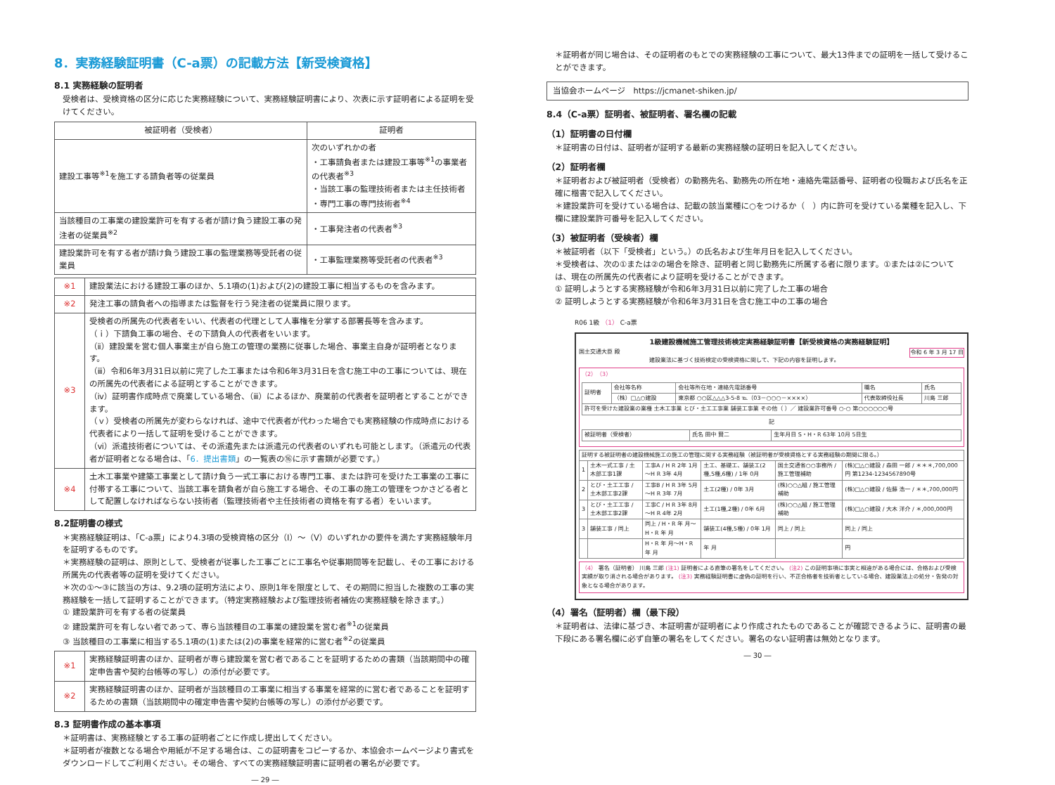8．実務経験証明書（C-a票）の記載方法【新受検資格】
8.1 実務経験の証明者
受検者は、受検資格の区分に応じた実務経験について、実務経験証明書により、次表に示す証明者による証明を受けてください。
| 被証明者（受検者） | 証明者 |
| --- | --- |
| 建設工事等<sup>※1</sup>を施工する請負者等の従業員 | 次のいずれかの者 ・工事請負者または建設工事等<sup>※1</sup>の事業者の代表者<sup>※3</sup> ・当該工事の監理技術者または主任技術者 ・専門工事の専門技術者<sup>※4</sup> |
| 当該種目の工事業の建設業許可を有する者が請け負う建設工事の発注者の従業員<sup>※2</sup> | ・工事発注者の代表者<sup>※3</sup> |
| 建設業許可を有する者が請け負う建設工事の監理業務等受託者の従業員 | ・工事監理業務等受託者の代表者<sup>※3</sup> |
| ※1 | 建設業法における建設工事のほか、5.1項の(1)および(2)の建設工事に相当するものを含みます。 |
| ※2 | 発注工事の請負者への指導または監督を行う発注者の従業員に限ります。 |
| ※3 | 受検者の所属先の代表者をいい、代表者の代理として人事権を分掌する部署長等を含みます。 （ｉ）下請負工事の場合、その下請負人の代表者をいいます。 （ⅱ）建設業を営む個人事業主が自ら施工の管理の業務に従事した場合、事業主自身が証明者となります。 （ⅲ）令和6年3月31日以前に完了した工事または令和6年3月31日を含む施工中の工事については、現在の所属先の代表者による証明とすることができます。 （ⅳ）証明書作成時点で廃業している場合、（ⅲ）によるほか、廃業前の代表者を証明者とすることができます。 （ｖ）受検者の所属先が変わらなければ、途中で代表者が代わった場合でも実務経験の作成時点における代表者により一括して証明を受けることができます。 （ⅵ）派遣技術者については、その派遣先または派遣元の代表者のいずれも可能とします。（派遣元の代表者が証明者となる場合は、「 6．提出書類 」の一覧表の⑯に示す書類が必要です。） |
| ※4 | 土木工事業や建築工事業として請け負う一式工事における専門工事、または許可を受けた工事業の工事に付帯する工事について、当該工事を請負者が自ら施工する場合、その工事の施工の管理をつかさどる者として配置しなければならない技術者（監理技術者や主任技術者の資格を有する者）をいいます。 |
8.2証明書の様式
＊実務経験証明は、「C-a票」により4.3項の受検資格の区分（Ⅰ）～（Ⅴ）のいずれかの要件を満たす実務経験年月を証明するものです。
＊実務経験の証明は、原則として、受検者が従事した工事ごとに工事名や従事期間等を記載し、その工事における所属先の代表者等の証明を受けてください。
＊次の①～③に該当の方は、9.2項の証明方法により、原則1年を限度として、その期間に担当した複数の工事の実務経験を一括して証明することができます。（特定実務経験および監理技術者補佐の実務経験を除きます。）
① 建設業許可を有する者の従業員
② 建設業許可を有しない者であって、専ら当該種目の工事業の建設業を営む者<sup>※1</sup>の従業員
③ 当該種目の工事業に相当する5.1項の(1)または(2)の事業を経常的に営む者<sup>※2</sup>の従業員
| ※1 | 実務経験証明書のほか、証明者が専ら建設業を営む者であることを証明するための書類（当該期間中の確定申告書や契約台帳等の写し）の添付が必要です。 |
| ※2 | 実務経験証明書のほか、証明者が当該種目の工事業に相当する事業を経常的に営む者であることを証明するための書類（当該期間中の確定申告書や契約台帳等の写し）の添付が必要です。 |
8.3 証明書作成の基本事項
＊証明書は、実務経験とする工事の証明者ごとに作成し提出してください。
＊証明者が複数となる場合や用紙が不足する場合は、この証明書をコピーするか、本協会ホームページより書式をダウンロードしてご利用ください。その場合、すべての実務経験証明書に証明者の署名が必要です。
― 29 ―
＊証明者が同じ場合は、その証明者のもとでの実務経験の工事について、最大13件までの証明を一括して受けることができます。
当協会ホームページ　https://jcmanet-shiken.jp/
8.4（C-a票）証明者、被証明者、署名欄の記載
（1）証明書の日付欄
＊証明書の日付は、証明者が証明する最新の実務経験の証明日を記入してください。
（2）証明者欄
＊証明者および被証明者（受検者）の勤務先名、勤務先の所在地・連絡先電話番号、証明者の役職および氏名を正確に楷書で記入してください。
＊建設業許可を受けている場合は、記載の該当業種に○をつけるか（　）内に許可を受けている業種を記入し、下欄に建設業許可番号を記入してください。
（3）被証明者（受検者）欄
＊被証明者（以下「受検者」という。）の氏名および生年月日を記入してください。
＊受検者は、次の①または②の場合を除き、証明者と同じ勤務先に所属する者に限ります。①または②については、現在の所属先の代表者により証明を受けることができます。
① 証明しようとする実務経験が令和6年3月31日以前に完了した工事の場合
② 証明しようとする実務経験が令和6年3月31日を含む施工中の工事の場合
R06 1級 （1） C-a票
1級建設機械施工管理技術検定実務経験証明書【新受検資格の実務経験証明】
国土交通大臣 殿 令和 6 年 3 月 17 日
建設業法に基づく技術検定の受検資格に関して、下記の内容を証明します。
（2）（3）
| 証明者 | 会社等名称 | 会社等所在地・連絡先電話番号 | 職名 | 氏名 |
| | （株）□△○建設 | 東京都 ○○区△△△3-5-8 ℡（03－○○○－××××） | 代表取締役社長 | 川島 三郎 |
| 許可を受けた建設業の業種 土木工事業 とび・土工工事業 舗装工事業 その他（ ）／ 建設業許可番号 ○-○ 第○○○○○○号 | | | | |
記
| 被証明者（受検者） | 氏名 田中 賢二 | 生年月日 S・H・R 63年 10月 5日生 |
| 証明する被証明者の建設機械施工の施工の管理に関する実務経験（被証明者が受検資格とする実務経験の期間に限る。） | | | | | |
| 1 | 土木一式工事 / 土木部工事1課 | 工事A / H R 2年 1月～H R 3年 4月 | 土工、基礎工、舗装工(2種,5種,6種) / 1年 0月 | 国土交通省○○事務所 / 施工管理補助 | (株)□△○建設 / 森田 一郎 / ＊＊＊,700,000円 第1234-1234567890号 |
| 2 | とび・土工工事 / 土木部工事2課 | 工事B / H R 3年 5月～H R 3年 7月 | 土工(2種) / 0年 3月 | (株)○○△組 / 施工管理補助 | (株)□△○建設 / 佐藤 浩一 / ＊＊,700,000円 |
| 3 | とび・土工工事 / 土木部工事2課 | 工事C / H R 3年 8月～H R 4年 2月 | 土工(1種,2種) / 0年 6月 | (株)○○△組 / 施工管理補助 | (株)□△○建設 / 大木 洋介 / ＊,000,000円 |
| 3 | 舗装工事 / 同上 | 同上 / H・R 年 月～H・R 年 月 | 舗装工(4種,5種) / 0年 1月 | 同上 / 同上 | 同上 / 同上 |
| | | H・R 年 月～H・R 年 月 | 年 月 | | 円 |
（4） 署名（証明者） 川島 三郎 (注1) 証明者による直筆の署名をしてください。 (注2) この証明事項に事実と相違がある場合には、合格および受検実績が取り消される場合があります。 (注3) 実務経験証明書に虚偽の証明を行い、不正合格者を技術者としている場合、建設業法上の処分・告発の対象となる場合があります。
（4）署名（証明者）欄（最下段）
＊証明者は、法律に基づき、本証明書が証明者により作成されたものであることが確認できるように、証明書の最下段にある署名欄に必ず自筆の署名をしてください。署名のない証明書は無効となります。
― 30 ―